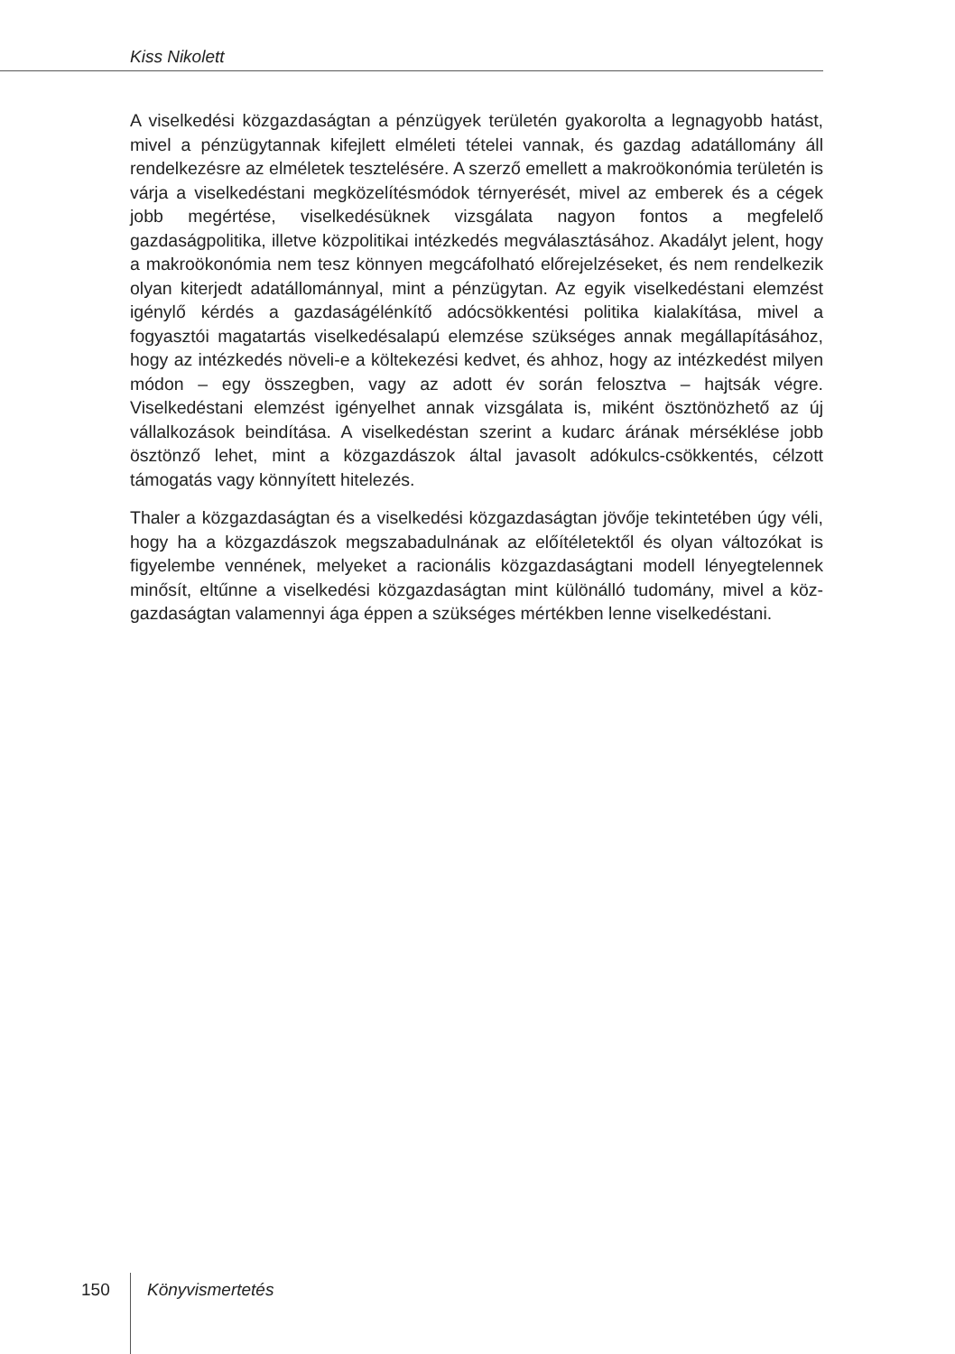Kiss Nikolett
A viselkedési közgazdaságtan a pénzügyek területén gyakorolta a legnagyobb hatást, mivel a pénzügytannak kifejlett elméleti tételei vannak, és gazdag adatállomány áll rendelkezésre az elméletek tesztelésére. A szerző emellett a makroökonómia terü­letén is várja a viselkedéstani megközelítésmódok térnyerését, mivel az emberek és a cégek jobb megértése, viselkedésüknek vizsgálata nagyon fontos a megfelelő gazdaságpolitika, illetve közpolitikai intézkedés megválasztásához. Akadályt jelent, hogy a makroökonómia nem tesz könnyen megcáfolható előrejelzéseket, és nem rendelkezik olyan kiterjedt adatállománnyal, mint a pénzügytan. Az egyik viselkedés­tani elemzést igénylő kérdés a gazdaságélénkítő adócsökkentési politika kialakítása, mivel a fogyasztói magatartás viselkedésalapú elemzése szükséges annak megálla­pításához, hogy az intézkedés növeli-e a költekezési kedvet, és ahhoz, hogy az intéz­kedést milyen módon – egy összegben, vagy az adott év során felosztva – hajtsák végre. Viselkedéstani elemzést igényelhet annak vizsgálata is, miként ösztönözhető az új vállalkozások beindítása. A viselkedéstan szerint a kudarc árának mérséklése jobb ösztönző lehet, mint a közgazdászok által javasolt adókulcs-csökkentés, célzott támogatás vagy könnyített hitelezés.
Thaler a közgazdaságtan és a viselkedési közgazdaságtan jövője tekintetében úgy vé­li, hogy ha a közgazdászok megszabadulnának az előítéletektől és olyan változókat is figyelembe vennének, melyeket a racionális közgazdaságtani modell lényegtelennek minősít, eltűnne a viselkedési közgazdaságtan mint különálló tudomány, mivel a köz­gazdaságtan valamennyi ága éppen a szükséges mértékben lenne viselkedéstani.
150 Könyvismertetés